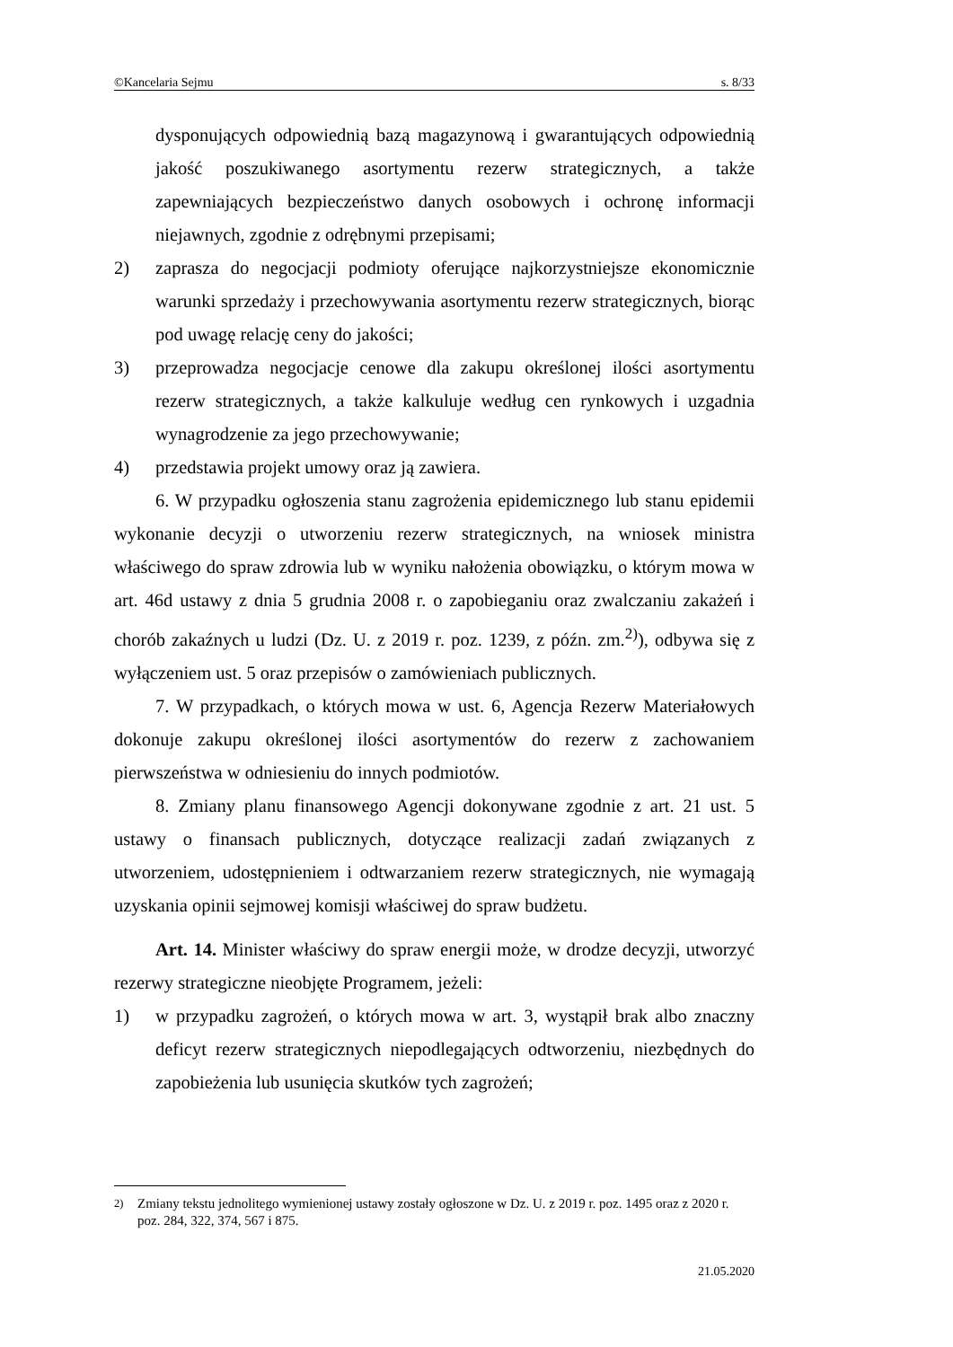©Kancelaria Sejmu s. 8/33
dysponujących odpowiednią bazą magazynową i gwarantujących odpowiednią jakość poszukiwanego asortymentu rezerw strategicznych, a także zapewniających bezpieczeństwo danych osobowych i ochronę informacji niejawnych, zgodnie z odrębnymi przepisami;
2) zaprasza do negocjacji podmioty oferujące najkorzystniejsze ekonomicznie warunki sprzedaży i przechowywania asortymentu rezerw strategicznych, biorąc pod uwagę relację ceny do jakości;
3) przeprowadza negocjacje cenowe dla zakupu określonej ilości asortymentu rezerw strategicznych, a także kalkuluje według cen rynkowych i uzgadnia wynagrodzenie za jego przechowywanie;
4) przedstawia projekt umowy oraz ją zawiera.
6. W przypadku ogłoszenia stanu zagrożenia epidemicznego lub stanu epidemii wykonanie decyzji o utworzeniu rezerw strategicznych, na wniosek ministra właściwego do spraw zdrowia lub w wyniku nałożenia obowiązku, o którym mowa w art. 46d ustawy z dnia 5 grudnia 2008 r. o zapobieganiu oraz zwalczaniu zakażeń i chorób zakaźnych u ludzi (Dz. U. z 2019 r. poz. 1239, z późn. zm.<sup>2)</sup>), odbywa się z wyłączeniem ust. 5 oraz przepisów o zamówieniach publicznych.
7. W przypadkach, o których mowa w ust. 6, Agencja Rezerw Materiałowych dokonuje zakupu określonej ilości asortymentów do rezerw z zachowaniem pierwszeństwa w odniesieniu do innych podmiotów.
8. Zmiany planu finansowego Agencji dokonywane zgodnie z art. 21 ust. 5 ustawy o finansach publicznych, dotyczące realizacji zadań związanych z utworzeniem, udostępnieniem i odtwarzaniem rezerw strategicznych, nie wymagają uzyskania opinii sejmowej komisji właściwej do spraw budżetu.
Art. 14. Minister właściwy do spraw energii może, w drodze decyzji, utworzyć rezerwy strategiczne nieobjęte Programem, jeżeli:
1) w przypadku zagrożeń, o których mowa w art. 3, wystąpił brak albo znaczny deficyt rezerw strategicznych niepodlegających odtworzeniu, niezbędnych do zapobieżenia lub usunięcia skutków tych zagrożeń;
<sup>2)</sup> Zmiany tekstu jednolitego wymienionej ustawy zostały ogłoszone w Dz. U. z 2019 r. poz. 1495 oraz z 2020 r. poz. 284, 322, 374, 567 i 875.
21.05.2020